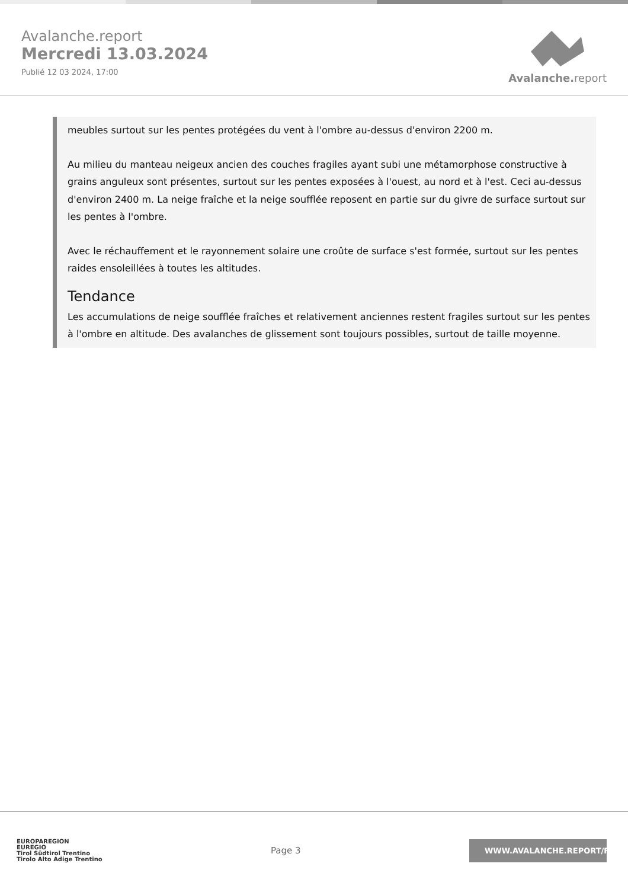Avalanche.report
Mercredi 13.03.2024
Publié 12 03 2024, 17:00
Avalanche. report
meubles surtout sur les pentes protégées du vent à l'ombre au-dessus d'environ 2200 m.
Au milieu du manteau neigeux ancien des couches fragiles ayant subi une métamorphose constructive à grains anguleux sont présentes, surtout sur les pentes exposées à l'ouest, au nord et à l'est. Ceci au-dessus d'environ 2400 m. La neige fraîche et la neige soufflée reposent en partie sur du givre de surface surtout sur les pentes à l'ombre.
Avec le réchauffement et le rayonnement solaire une croûte de surface s'est formée, surtout sur les pentes raides ensoleillées à toutes les altitudes.
Tendance
Les accumulations de neige soufflée fraîches et relativement anciennes restent fragiles surtout sur les pentes à l'ombre en altitude. Des avalanches de glissement sont toujours possibles, surtout de taille moyenne.
EUROPAREGION
EUREGIO
Tirol Südtirol Trentino
Tirolo Alto Adige Trentino
Page 3
WWW.AVALANCHE.REPORT/F